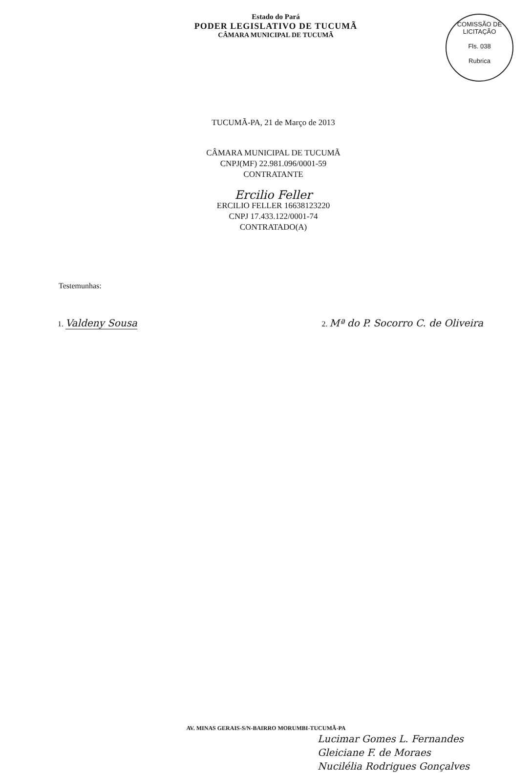Estado do Pará
PODER LEGISLATIVO DE TUCUMÃ
CÂMARA MUNICIPAL DE TUCUMÃ
COMISSÃO DE LICITAÇÃO
Fls. 038
Rubrica
TUCUMÃ-PA, 21 de Março de 2013
CÂMARA MUNICIPAL DE TUCUMÃ
CNPJ(MF) 22.981.096/0001-59
CONTRATANTE
Ercilio Feller
ERCILIO FELLER 16638123220
CNPJ 17.433.122/0001-74
CONTRATADO(A)
Testemunhas:
1. Valdeny Sousa
2. Mª do P. Socorro C. de Oliveira
AV. MINAS GERAIS-S/N-BAIRRO MORUMBI-TUCUMÃ-PA
Lucimar Gomes L. Fernandes
Gleiciane F. de Moraes
Nucilélia Rodrigues Gonçalves